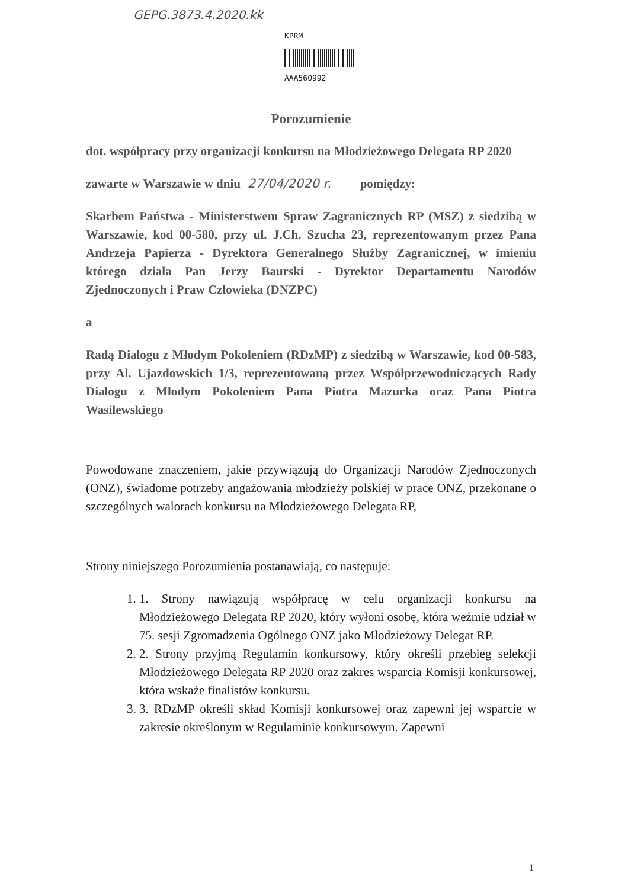GEPG.3873.4.2020.kk
KPRM
AAA560992
Porozumienie
dot. współpracy przy organizacji konkursu na Młodzieżowego Delegata RP 2020
zawarte w Warszawie w dniu 27/04/2020 r. pomiędzy:
Skarbem Państwa - Ministerstwem Spraw Zagranicznych RP (MSZ) z siedzibą w Warszawie, kod 00-580, przy ul. J.Ch. Szucha 23, reprezentowanym przez Pana Andrzeja Papierza - Dyrektora Generalnego Służby Zagranicznej, w imieniu którego działa Pan Jerzy Baurski - Dyrektor Departamentu Narodów Zjednoczonych i Praw Człowieka (DNZPC)
a
Radą Dialogu z Młodym Pokoleniem (RDzMP) z siedzibą w Warszawie, kod 00-583, przy Al. Ujazdowskich 1/3, reprezentowaną przez Współprzewodniczących Rady Dialogu z Młodym Pokoleniem Pana Piotra Mazurka oraz Pana Piotra Wasilewskiego
Powodowane znaczeniem, jakie przywiązują do Organizacji Narodów Zjednoczonych (ONZ), świadome potrzeby angażowania młodzieży polskiej w prace ONZ, przekonane o szczególnych walorach konkursu na Młodzieżowego Delegata RP,
Strony niniejszego Porozumienia postanawiają, co następuje:
1. 1. Strony nawiązują współpracę w celu organizacji konkursu na Młodzieżowego Delegata RP 2020, który wyłoni osobę, która weźmie udział w 75. sesji Zgromadzenia Ogólnego ONZ jako Młodzieżowy Delegat RP.
2. 2. Strony przyjmą Regulamin konkursowy, który określi przebieg selekcji Młodzieżowego Delegata RP 2020 oraz zakres wsparcia Komisji konkursowej, która wskaże finalistów konkursu.
3. 3. RDzMP określi skład Komisji konkursowej oraz zapewni jej wsparcie w zakresie określonym w Regulaminie konkursowym. Zapewni
1